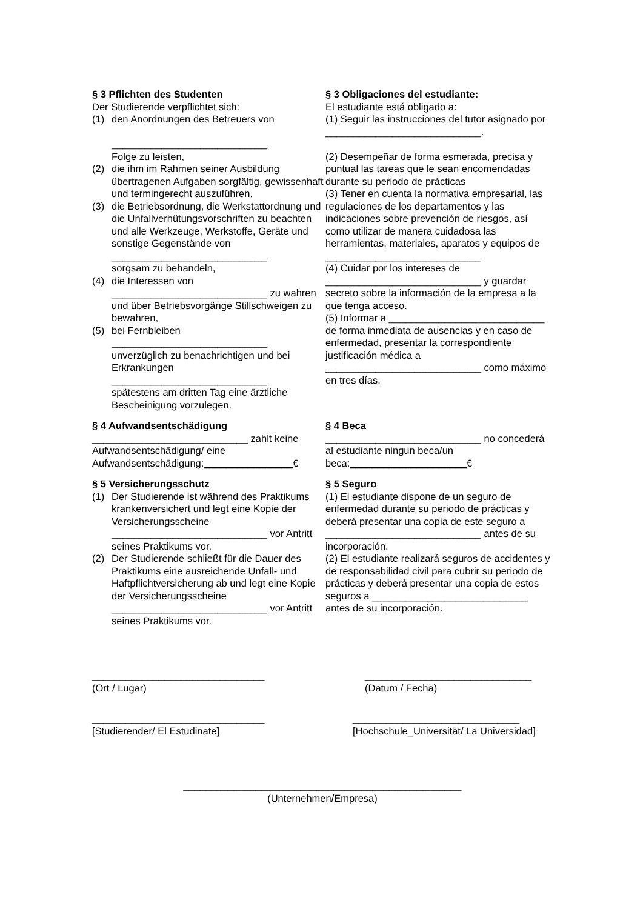§ 3 Pflichten des Studenten
Der Studierende verpflichtet sich:
(1) den Anordnungen des Betreuers von
____________________________
Folge zu leisten,
(2) die ihm im Rahmen seiner Ausbildung übertragenen Aufgaben sorgfältig, gewissenhaft und termingerecht auszuführen,
(3) die Betriebsordnung, die Werkstattordnung und die Unfallverhütungsvorschriften zu beachten und alle Werkzeuge, Werkstoffe, Geräte und sonstige Gegenstände von
____________________________
sorgsam zu behandeln,
(4) die Interessen von
____________________________ zu wahren und über Betriebsvorgänge Stillschweigen zu bewahren,
(5) bei Fernbleiben
____________________________
unverzüglich zu benachrichtigen und bei Erkrankungen
____________________________
spätestens am dritten Tag eine ärztliche Bescheinigung vorzulegen.
§ 3 Obligaciones del estudiante:
El estudiante está obligado a:
(1) Seguir las instrucciones del tutor asignado por
____________________________.
(2) Desempeñar de forma esmerada, precisa y puntual las tareas que le sean encomendadas durante su periodo de prácticas
(3) Tener en cuenta la normativa empresarial, las regulaciones de los departamentos y las indicaciones sobre prevención de riesgos, así como utilizar de manera cuidadosa las herramientas, materiales, aparatos y equipos de ____________________________
(4) Cuidar por los intereses de ____________________________ y guardar secreto sobre la información de la empresa a la que tenga acceso.
(5) Informar a ____________________________ de forma inmediata de ausencias y en caso de enfermedad, presentar la correspondiente justificación médica a ____________________________ como máximo en tres días.
§ 4 Aufwandsentschädigung
____________________________ zahlt keine Aufwandsentschädigung/ eine Aufwandsentschädigung:________________€
§ 4 Beca
____________________________ no concederá al estudiante ningun beca/un beca:_____________________€
§ 5 Versicherungsschutz
(1) Der Studierende ist während des Praktikums krankenversichert und legt eine Kopie der Versicherungsscheine ____________________________ vor Antritt seines Praktikums vor.
(2) Der Studierende schließt für die Dauer des Praktikums eine ausreichende Unfall- und Haftpflichtversicherung ab und legt eine Kopie der Versicherungsscheine ____________________________ vor Antritt seines Praktikums vor.
§ 5 Seguro
(1) El estudiante dispone de un seguro de enfermedad durante su periodo de prácticas y deberá presentar una copia de este seguro a ____________________________ antes de su incorporación.
(2) El estudiante realizará seguros de accidentes y de responsabilidad civil para cubrir su periodo de prácticas y deberá presentar una copia de estos seguros a ____________________________ antes de su incorporación.
_______________________________
(Ort / Lugar)
______________________________
(Datum / Fecha)
_______________________________
[Studierender/ El Estudinate]
______________________________
[Hochschule_Universität/ La Universidad]
__________________________________________________
(Unternehmen/Empresa)